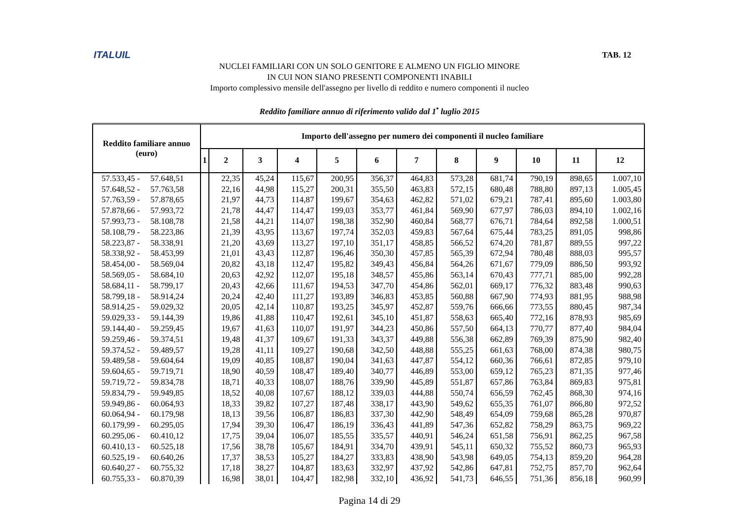ITALUIL TAB. 12
NUCLEI FAMILIARI CON UN SOLO GENITORE E ALMENO UN FIGLIO MINORE
IN CUI NON SIANO PRESENTI COMPONENTI INABILI
Importo complessivo mensile dell'assegno per livello di reddito e numero componenti il nucleo
Reddito familiare annuo di riferimento valido dal 1<sup>•</sup> luglio 2015
| Reddito familiare annuo (euro) | Importo dell'assegno per numero dei componenti il nucleo familiare | | | | | | | | | | | |
| --- | --- | --- | --- | --- | --- | --- | --- | --- | --- | --- | --- | --- |
| | 1 | 2 | 3 | 4 | 5 | 6 | 7 | 8 | 9 | 10 | 11 | 12 |
| 57.533,45 - 57.648,51 | | 22,35 | 45,24 | 115,67 | 200,95 | 356,37 | 464,83 | 573,28 | 681,74 | 790,19 | 898,65 | 1.007,10 |
| 57.648,52 - 57.763,58 | | 22,16 | 44,98 | 115,27 | 200,31 | 355,50 | 463,83 | 572,15 | 680,48 | 788,80 | 897,13 | 1.005,45 |
| 57.763,59 - 57.878,65 | | 21,97 | 44,73 | 114,87 | 199,67 | 354,63 | 462,82 | 571,02 | 679,21 | 787,41 | 895,60 | 1.003,80 |
| 57.878,66 - 57.993,72 | | 21,78 | 44,47 | 114,47 | 199,03 | 353,77 | 461,84 | 569,90 | 677,97 | 786,03 | 894,10 | 1.002,16 |
| 57.993,73 - 58.108,78 | | 21,58 | 44,21 | 114,07 | 198,38 | 352,90 | 460,84 | 568,77 | 676,71 | 784,64 | 892,58 | 1.000,51 |
| 58.108,79 - 58.223,86 | | 21,39 | 43,95 | 113,67 | 197,74 | 352,03 | 459,83 | 567,64 | 675,44 | 783,25 | 891,05 | 998,86 |
| 58.223,87 - 58.338,91 | | 21,20 | 43,69 | 113,27 | 197,10 | 351,17 | 458,85 | 566,52 | 674,20 | 781,87 | 889,55 | 997,22 |
| 58.338,92 - 58.453,99 | | 21,01 | 43,43 | 112,87 | 196,46 | 350,30 | 457,85 | 565,39 | 672,94 | 780,48 | 888,03 | 995,57 |
| 58.454,00 - 58.569,04 | | 20,82 | 43,18 | 112,47 | 195,82 | 349,43 | 456,84 | 564,26 | 671,67 | 779,09 | 886,50 | 993,92 |
| 58.569,05 - 58.684,10 | | 20,63 | 42,92 | 112,07 | 195,18 | 348,57 | 455,86 | 563,14 | 670,43 | 777,71 | 885,00 | 992,28 |
| 58.684,11 - 58.799,17 | | 20,43 | 42,66 | 111,67 | 194,53 | 347,70 | 454,86 | 562,01 | 669,17 | 776,32 | 883,48 | 990,63 |
| 58.799,18 - 58.914,24 | | 20,24 | 42,40 | 111,27 | 193,89 | 346,83 | 453,85 | 560,88 | 667,90 | 774,93 | 881,95 | 988,98 |
| 58.914,25 - 59.029,32 | | 20,05 | 42,14 | 110,87 | 193,25 | 345,97 | 452,87 | 559,76 | 666,66 | 773,55 | 880,45 | 987,34 |
| 59.029,33 - 59.144,39 | | 19,86 | 41,88 | 110,47 | 192,61 | 345,10 | 451,87 | 558,63 | 665,40 | 772,16 | 878,93 | 985,69 |
| 59.144,40 - 59.259,45 | | 19,67 | 41,63 | 110,07 | 191,97 | 344,23 | 450,86 | 557,50 | 664,13 | 770,77 | 877,40 | 984,04 |
| 59.259,46 - 59.374,51 | | 19,48 | 41,37 | 109,67 | 191,33 | 343,37 | 449,88 | 556,38 | 662,89 | 769,39 | 875,90 | 982,40 |
| 59.374,52 - 59.489,57 | | 19,28 | 41,11 | 109,27 | 190,68 | 342,50 | 448,88 | 555,25 | 661,63 | 768,00 | 874,38 | 980,75 |
| 59.489,58 - 59.604,64 | | 19,09 | 40,85 | 108,87 | 190,04 | 341,63 | 447,87 | 554,12 | 660,36 | 766,61 | 872,85 | 979,10 |
| 59.604,65 - 59.719,71 | | 18,90 | 40,59 | 108,47 | 189,40 | 340,77 | 446,89 | 553,00 | 659,12 | 765,23 | 871,35 | 977,46 |
| 59.719,72 - 59.834,78 | | 18,71 | 40,33 | 108,07 | 188,76 | 339,90 | 445,89 | 551,87 | 657,86 | 763,84 | 869,83 | 975,81 |
| 59.834,79 - 59.949,85 | | 18,52 | 40,08 | 107,67 | 188,12 | 339,03 | 444,88 | 550,74 | 656,59 | 762,45 | 868,30 | 974,16 |
| 59.949,86 - 60.064,93 | | 18,33 | 39,82 | 107,27 | 187,48 | 338,17 | 443,90 | 549,62 | 655,35 | 761,07 | 866,80 | 972,52 |
| 60.064,94 - 60.179,98 | | 18,13 | 39,56 | 106,87 | 186,83 | 337,30 | 442,90 | 548,49 | 654,09 | 759,68 | 865,28 | 970,87 |
| 60.179,99 - 60.295,05 | | 17,94 | 39,30 | 106,47 | 186,19 | 336,43 | 441,89 | 547,36 | 652,82 | 758,29 | 863,75 | 969,22 |
| 60.295,06 - 60.410,12 | | 17,75 | 39,04 | 106,07 | 185,55 | 335,57 | 440,91 | 546,24 | 651,58 | 756,91 | 862,25 | 967,58 |
| 60.410,13 - 60.525,18 | | 17,56 | 38,78 | 105,67 | 184,91 | 334,70 | 439,91 | 545,11 | 650,32 | 755,52 | 860,73 | 965,93 |
| 60.525,19 - 60.640,26 | | 17,37 | 38,53 | 105,27 | 184,27 | 333,83 | 438,90 | 543,98 | 649,05 | 754,13 | 859,20 | 964,28 |
| 60.640,27 - 60.755,32 | | 17,18 | 38,27 | 104,87 | 183,63 | 332,97 | 437,92 | 542,86 | 647,81 | 752,75 | 857,70 | 962,64 |
| 60.755,33 - 60.870,39 | | 16,98 | 38,01 | 104,47 | 182,98 | 332,10 | 436,92 | 541,73 | 646,55 | 751,36 | 856,18 | 960,99 |
Pagina 14 di 29